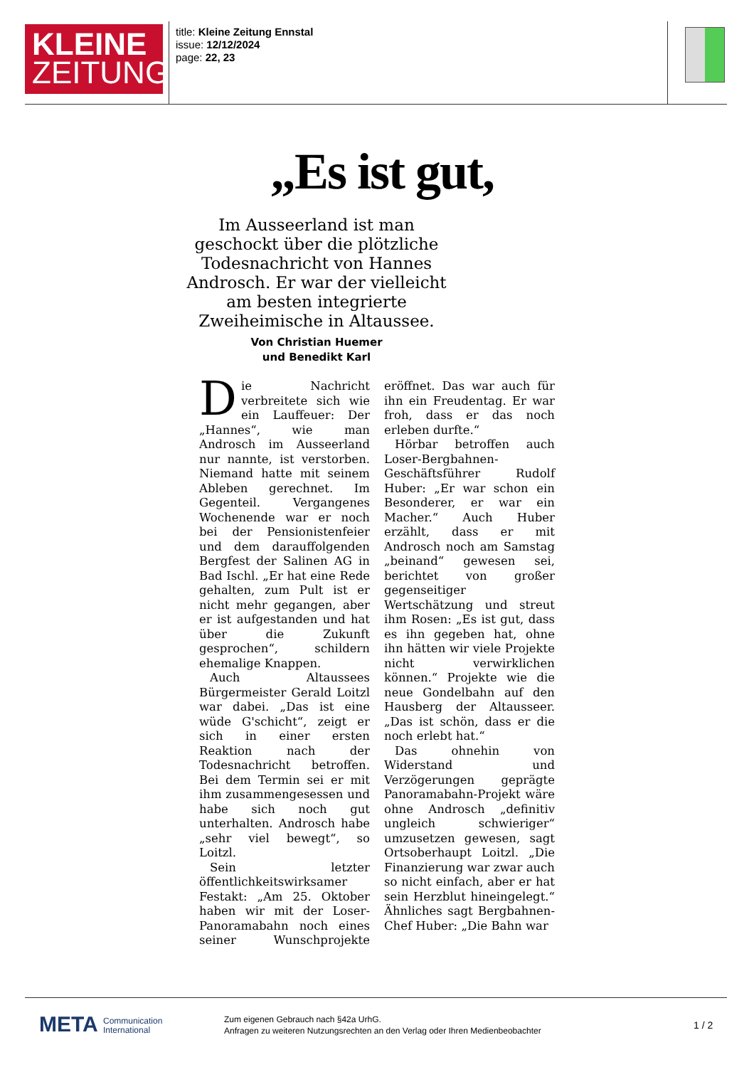KLEINE
ZEITUNG
title: Kleine Zeitung Ennstal
issue: 12/12/2024
page: 22, 23
„Es ist gut,
Im Ausseerland ist man geschockt über die plötzliche Todesnachricht von Hannes Androsch. Er war der vielleicht am besten integrierte Zweiheimische in Altaussee.
Von Christian Huemer
und Benedikt Karl
Die Nachricht verbreitete sich wie ein Lauffeuer: Der „Hannes“, wie man Androsch im Ausseerland nur nannte, ist verstorben. Niemand hatte mit seinem Ableben gerechnet. Im Gegenteil. Vergangenes Wochenende war er noch bei der Pensionistenfeier und dem darauffolgenden Bergfest der Salinen AG in Bad Ischl. „Er hat eine Rede gehalten, zum Pult ist er nicht mehr gegangen, aber er ist aufgestanden und hat über die Zukunft gesprochen“, schildern ehemalige Knappen.
Auch Altaussees Bürgermeister Gerald Loitzl war dabei. „Das ist eine wüde G'schicht“, zeigt er sich in einer ersten Reaktion nach der Todesnachricht betroffen. Bei dem Termin sei er mit ihm zusammengesessen und habe sich noch gut unterhalten. Androsch habe „sehr viel bewegt“, so Loitzl.
Sein letzter öffentlichkeitswirksamer Festakt: „Am 25. Oktober haben wir mit der Loser-Panoramabahn noch eines seiner Wunschprojekte eröffnet. Das war auch für ihn ein Freudentag. Er war froh, dass er das noch erleben durfte.“
Hörbar betroffen auch Loser-Bergbahnen-Geschäftsführer Rudolf Huber: „Er war schon ein Besonderer, er war ein Macher.“ Auch Huber erzählt, dass er mit Androsch noch am Samstag „beinand“ gewesen sei, berichtet von großer gegenseitiger Wertschätzung und streut ihm Rosen: „Es ist gut, dass es ihn gegeben hat, ohne ihn hätten wir viele Projekte nicht verwirklichen können.“ Projekte wie die neue Gondelbahn auf den Hausberg der Altausseer. „Das ist schön, dass er die noch erlebt hat.“
Das ohnehin von Widerstand und Verzögerungen geprägte Panoramabahn-Projekt wäre ohne Androsch „definitiv ungleich schwieriger“ umzusetzen gewesen, sagt Ortsoberhaupt Loitzl. „Die Finanzierung war zwar auch so nicht einfach, aber er hat sein Herzblut hineingelegt.“ Ähnliches sagt Bergbahnen-Chef Huber: „Die Bahn war
META Communication
International
Zum eigenen Gebrauch nach §42a UrhG.
Anfragen zu weiteren Nutzungsrechten an den Verlag oder Ihren Medienbeobachter
1 / 2